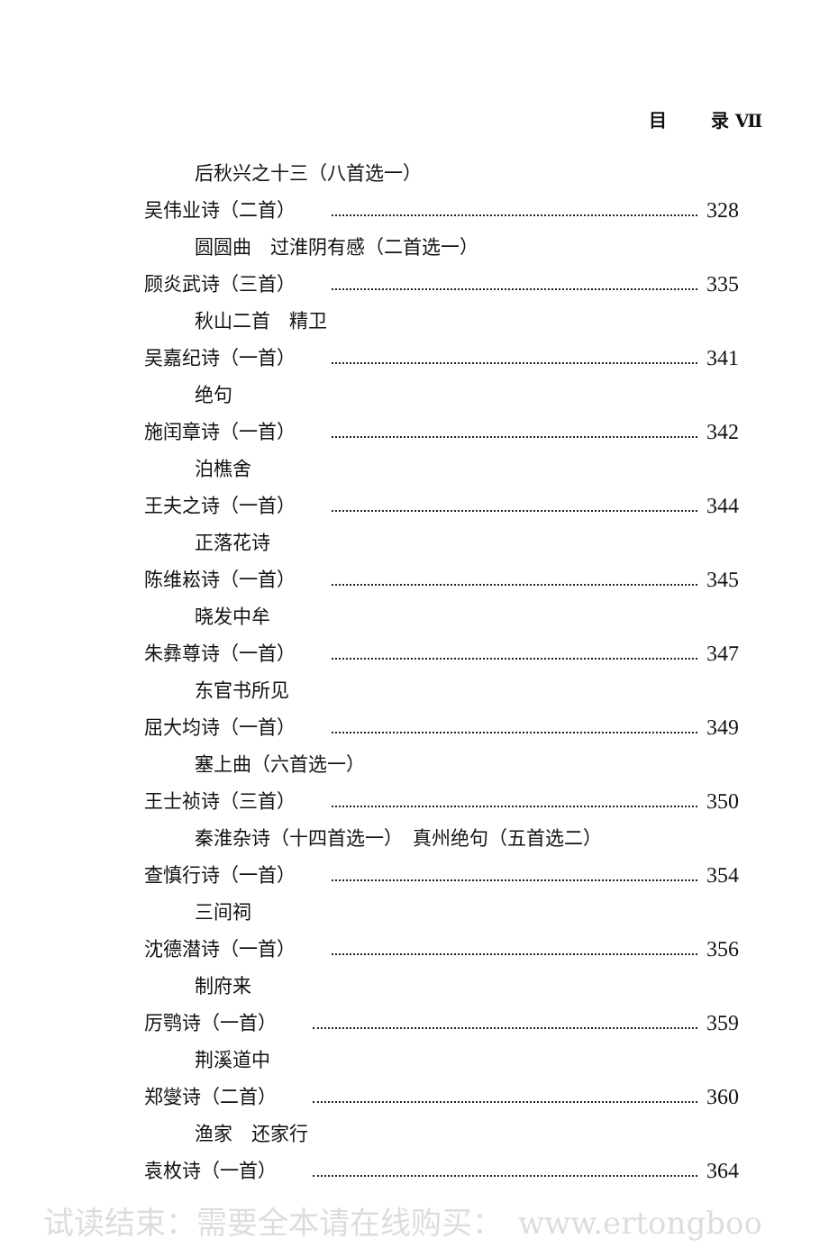目 录 Ⅶ
后秋兴之十三（八首选一）
吴伟业诗（二首） 328
圆圆曲　过淮阴有感（二首选一）
顾炎武诗（三首） 335
秋山二首　精卫
吴嘉纪诗（一首） 341
绝句
施闰章诗（一首） 342
泊樵舍
王夫之诗（一首） 344
正落花诗
陈维崧诗（一首） 345
晓发中牟
朱彝尊诗（一首） 347
东官书所见
屈大均诗（一首） 349
塞上曲（六首选一）
王士祯诗（三首） 350
秦淮杂诗（十四首选一）　真州绝句（五首选二）
查慎行诗（一首） 354
三间祠
沈德潜诗（一首） 356
制府来
厉鹗诗（一首） 359
荆溪道中
郑燮诗（二首） 360
渔家　还家行
袁枚诗（一首） 364
试读结束：需要全本请在线购买：　www.ertongboo